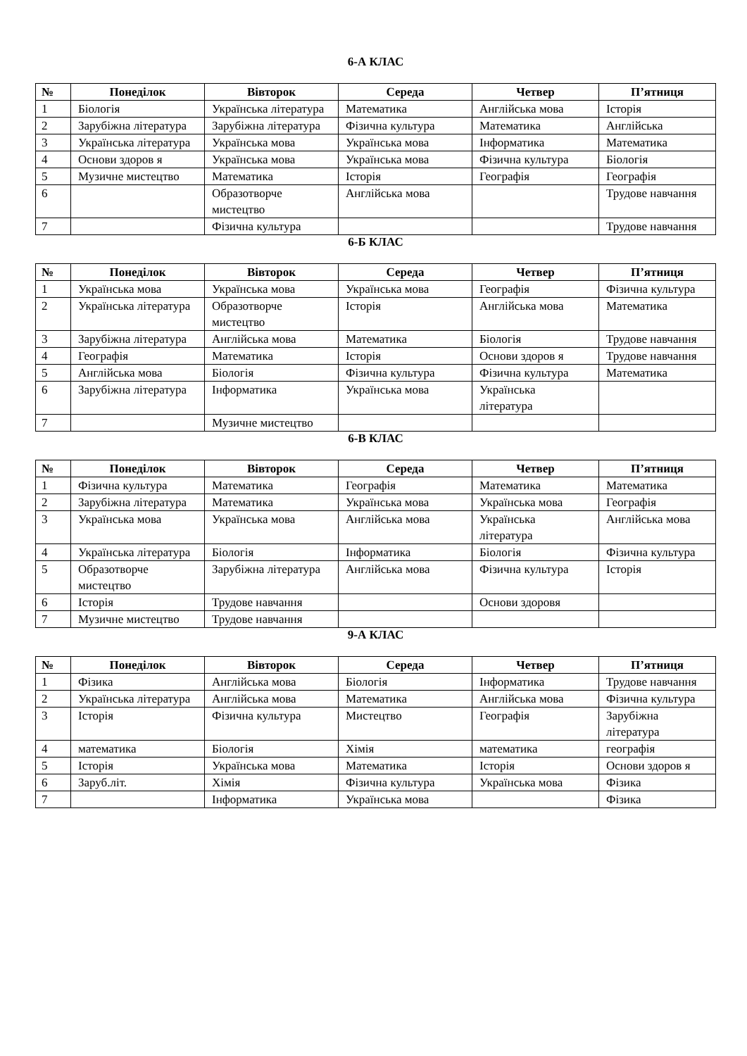6-А КЛАС
| № | Понеділок | Вівторок | Середа | Четвер | П’ятниця |
| --- | --- | --- | --- | --- | --- |
| 1 | Біологія | Українська література | Математика | Англійська мова | Історія |
| 2 | Зарубіжна література | Зарубіжна література | Фізична культура | Математика | Англійська |
| 3 | Українська література | Українська мова | Українська мова | Інформатика | Математика |
| 4 | Основи здоров я | Українська мова | Українська мова | Фізична культура | Біологія |
| 5 | Музичне мистецтво | Математика | Історія | Географія | Географія |
| 6 | | Образотворче мистецтво | Англійська мова | | Трудове навчання |
| 7 | | Фізична культура | | | Трудове навчання |
6-Б КЛАС
| № | Понеділок | Вівторок | Середа | Четвер | П’ятниця |
| --- | --- | --- | --- | --- | --- |
| 1 | Українська мова | Українська мова | Українська мова | Географія | Фізична культура |
| 2 | Українська література | Образотворче мистецтво | Історія | Англійська мова | Математика |
| 3 | Зарубіжна література | Англійська мова | Математика | Біологія | Трудове навчання |
| 4 | Географія | Математика | Історія | Основи здоров я | Трудове навчання |
| 5 | Англійська мова | Біологія | Фізична культура | Фізична культура | Математика |
| 6 | Зарубіжна література | Інформатика | Українська мова | Українська література | |
| 7 | | Музичне мистецтво | | | |
6-В КЛАС
| № | Понеділок | Вівторок | Середа | Четвер | П’ятниця |
| --- | --- | --- | --- | --- | --- |
| 1 | Фізична культура | Математика | Географія | Математика | Математика |
| 2 | Зарубіжна література | Математика | Українська мова | Українська мова | Географія |
| 3 | Українська мова | Українська мова | Англійська мова | Українська література | Англійська мова |
| 4 | Українська література | Біологія | Інформатика | Біологія | Фізична культура |
| 5 | Образотворче мистецтво | Зарубіжна література | Англійська мова | Фізична культура | Історія |
| 6 | Історія | Трудове навчання | | Основи здоровя | |
| 7 | Музичне мистецтво | Трудове навчання | | | |
9-А КЛАС
| № | Понеділок | Вівторок | Середа | Четвер | П’ятниця |
| --- | --- | --- | --- | --- | --- |
| 1 | Фізика | Англійська мова | Біологія | Інформатика | Трудове навчання |
| 2 | Українська література | Англійська мова | Математика | Англійська мова | Фізична культура |
| 3 | Історія | Фізична культура | Мистецтво | Географія | Зарубіжна література |
| 4 | математика | Біологія | Хімія | математика | географія |
| 5 | Історія | Українська мова | Математика | Історія | Основи здоров я |
| 6 | Заруб.літ. | Хімія | Фізична культура | Українська мова | Фізика |
| 7 | | Інформатика | Українська мова | | Фізика |